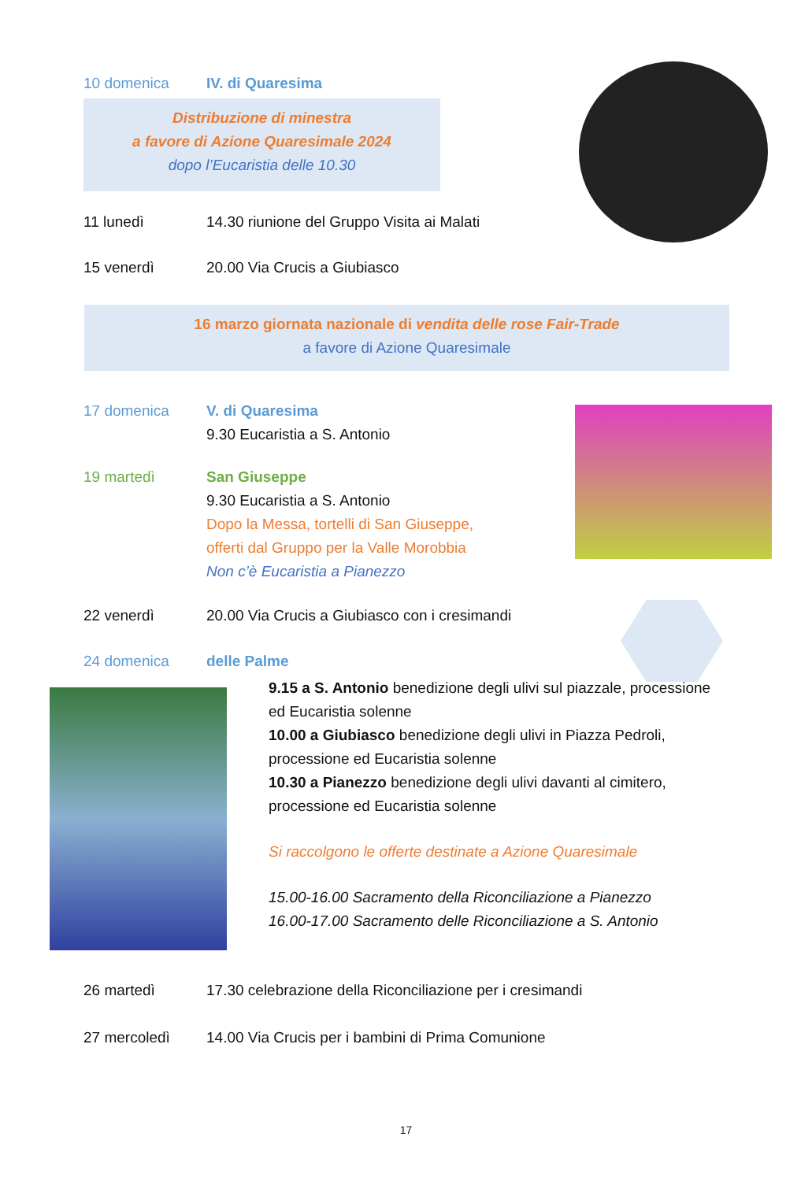10 domenica IV. di Quaresima
Distribuzione di minestra
a favore di Azione Quaresimale 2024
dopo l’Eucaristia delle 10.30
11 lunedì 14.30 riunione del Gruppo Visita ai Malati
15 venerdì 20.00 Via Crucis a Giubiasco
16 marzo giornata nazionale di vendita delle rose Fair-Trade
a favore di Azione Quaresimale
17 domenica V. di Quaresima
9.30 Eucaristia a S. Antonio
19 martedì San Giuseppe
9.30 Eucaristia a S. Antonio
Dopo la Messa, tortelli di San Giuseppe,
offerti dal Gruppo per la Valle Morobbia
Non c’è Eucaristia a Pianezzo
22 venerdì 20.00 Via Crucis a Giubiasco con i cresimandi
24 domenica delle Palme
9.15 a S. Antonio benedizione degli ulivi sul piazzale, processione ed Eucaristia solenne
10.00 a Giubiasco benedizione degli ulivi in Piazza Pedroli, processione ed Eucaristia solenne
10.30 a Pianezzo benedizione degli ulivi davanti al cimitero, processione ed Eucaristia solenne
Si raccolgono le offerte destinate a Azione Quaresimale
15.00-16.00 Sacramento della Riconciliazione a Pianezzo
16.00-17.00 Sacramento delle Riconciliazione a S. Antonio
26 martedì 17.30 celebrazione della Riconciliazione per i cresimandi
27 mercoledì 14.00 Via Crucis per i bambini di Prima Comunione
17